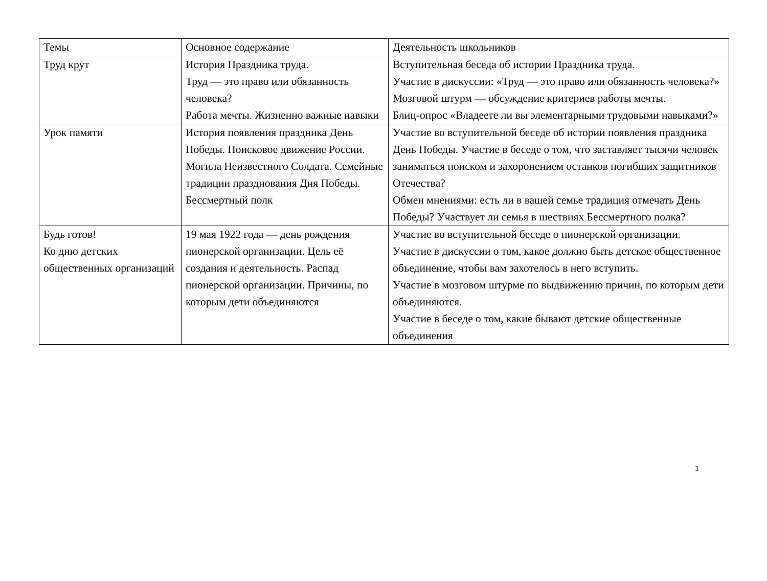| Темы | Основное содержание | Деятельность школьников |
| Труд крут | История Праздника труда. Труд — это право или обязанность человека? Работа мечты. Жизненно важные навыки | Вступительная беседа об истории Праздника труда. Участие в дискуссии: «Труд — это право или обязанность человека?» Мозговой штурм — обсуждение критериев работы мечты. Блиц-опрос «Владеете ли вы элементарными трудовыми навыками?» |
| Урок памяти | История появления праздника День Победы. Поисковое движение России. Могила Неизвестного Солдата. Семейные традиции празднования Дня Победы. Бессмертный полк | Участие во вступительной беседе об истории появления праздника День Победы. Участие в беседе о том, что заставляет тысячи человек заниматься поиском и захоронением останков погибших защитников Отечества? Обмен мнениями: есть ли в вашей семье традиция отмечать День Победы? Участвует ли семья в шествиях Бессмертного полка? |
| Будь готов! Ко дню детских общественных организаций | 19 мая 1922 года — день рождения пионерской организации. Цель её создания и деятельность. Распад пионерской организации. Причины, по которым дети объединяются | Участие во вступительной беседе о пионерской организации. Участие в дискуссии о том, какое должно быть детское общественное объединение, чтобы вам захотелось в него вступить. Участие в мозговом штурме по выдвижению причин, по которым дети объединяются. Участие в беседе о том, какие бывают детские общественные объединения |
1